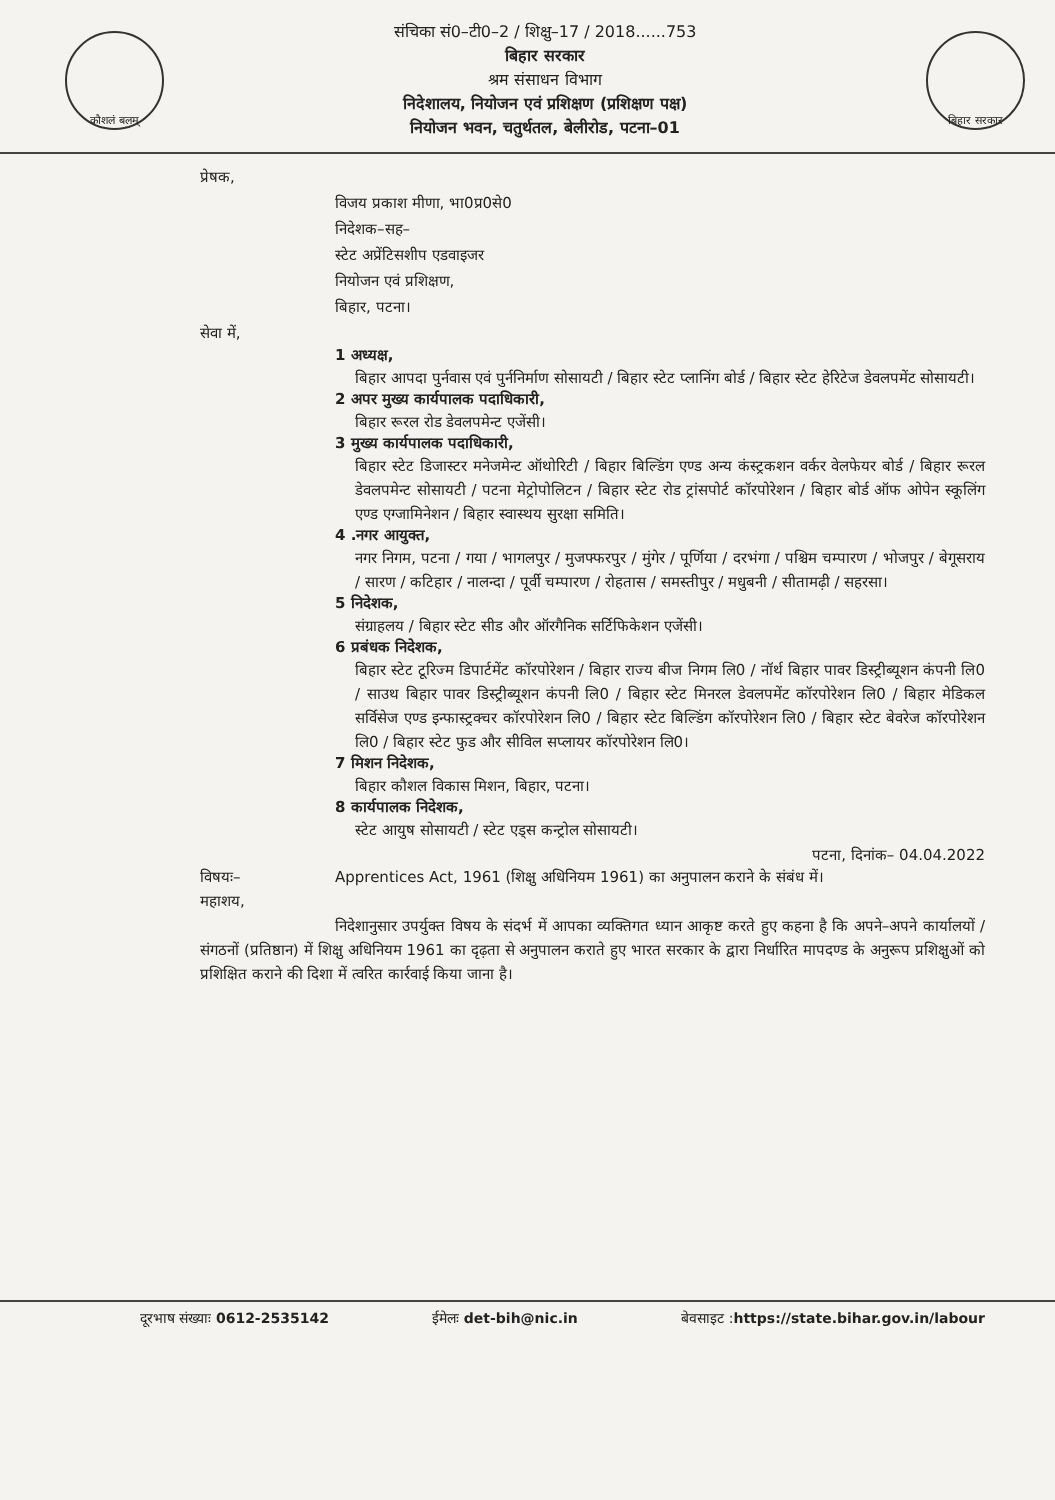कौशलं बलम्
संचिका सं0–टी0–2 / शिक्षु–17 / 2018......753
बिहार सरकार
श्रम संसाधन विभाग
निदेशालय, नियोजन एवं प्रशिक्षण (प्रशिक्षण पक्ष)
नियोजन भवन, चतुर्थतल, बेलीरोड, पटना–01
बिहार सरकार
प्रेषक,
विजय प्रकाश मीणा, भा0प्र0से0
निदेशक–सह–
स्टेट अप्रेंटिसशीप एडवाइजर
नियोजन एवं प्रशिक्षण,
बिहार, पटना।
सेवा में,
1 अध्यक्ष,
बिहार आपदा पुर्नवास एवं पुर्ननिर्माण सोसायटी / बिहार स्टेट प्लानिंग बोर्ड / बिहार स्टेट हेरिटेज डेवलपमेंट सोसायटी।
2 अपर मुख्य कार्यपालक पदाधिकारी,
बिहार रूरल रोड डेवलपमेन्ट एजेंसी।
3 मुख्य कार्यपालक पदाधिकारी,
बिहार स्टेट डिजास्टर मनेजमेन्ट ऑथोरिटी / बिहार बिल्डिंग एण्ड अन्य कंस्ट्रकशन वर्कर वेलफेयर बोर्ड / बिहार रूरल डेवलपमेन्ट सोसायटी / पटना मेट्रोपोलिटन / बिहार स्टेट रोड ट्रांसपोर्ट कॉरपोरेशन / बिहार बोर्ड ऑफ ओपेन स्कूलिंग एण्ड एग्जामिनेशन / बिहार स्वास्थय सुरक्षा समिति।
4 .नगर आयुक्त,
नगर निगम, पटना / गया / भागलपुर / मुजफ्फरपुर / मुंगेर / पूर्णिया / दरभंगा / पश्चिम चम्पारण / भोजपुर / बेगूसराय / सारण / कटिहार / नालन्दा / पूर्वी चम्पारण / रोहतास / समस्तीपुर / मधुबनी / सीतामढ़ी / सहरसा।
5 निदेशक,
संग्राहलय / बिहार स्टेट सीड और ऑरगैनिक सर्टिफिकेशन एजेंसी।
6 प्रबंधक निदेशक,
बिहार स्टेट टूरिज्म डिपार्टमेंट कॉरपोरेशन / बिहार राज्य बीज निगम लि0 / नॉर्थ बिहार पावर डिस्ट्रीब्यूशन कंपनी लि0 / साउथ बिहार पावर डिस्ट्रीब्यूशन कंपनी लि0 / बिहार स्टेट मिनरल डेवलपमेंट कॉरपोरेशन लि0 / बिहार मेडिकल सर्विसेज एण्ड इन्फास्ट्रक्चर कॉरपोरेशन लि0 / बिहार स्टेट बिल्डिंग कॉरपोरेशन लि0 / बिहार स्टेट बेवरेज कॉरपोरेशन लि0 / बिहार स्टेट फुड और सीविल सप्लायर कॉरपोरेशन लि0।
7 मिशन निदेशक,
बिहार कौशल विकास मिशन, बिहार, पटना।
8 कार्यपालक निदेशक,
स्टेट आयुष सोसायटी / स्टेट एड्स कन्ट्रोल सोसायटी।
पटना, दिनांक– 04.04.2022
विषयः– Apprentices Act, 1961 (शिक्षु अधिनियम 1961) का अनुपालन कराने के संबंध में।
महाशय,
निदेशानुसार उपर्युक्त विषय के संदर्भ में आपका व्यक्तिगत ध्यान आकृष्ट करते हुए कहना है कि अपने–अपने कार्यालयों / संगठनों (प्रतिष्ठान) में शिक्षु अधिनियम 1961 का दृढ़ता से अनुपालन कराते हुए भारत सरकार के द्वारा निर्धारित मापदण्ड के अनुरूप प्रशिक्षुओं को प्रशिक्षित कराने की दिशा में त्वरित कार्रवाई किया जाना है।
दूरभाष संख्याः 0612-2535142 ईमेलः det-bih@nic.in बेवसाइट :https://state.bihar.gov.in/labour